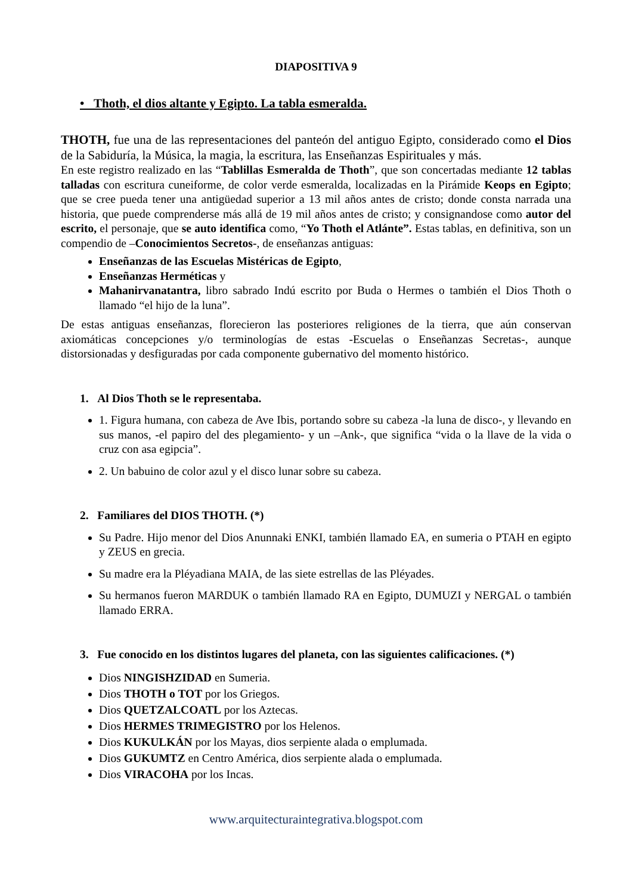DIAPOSITIVA 9
• Thoth, el dios altante y Egipto. La tabla esmeralda.
THOTH, fue una de las representaciones del panteón del antiguo Egipto, considerado como el Dios de la Sabiduría, la Música, la magia, la escritura, las Enseñanzas Espirituales y más.
En este registro realizado en las “Tablillas Esmeralda de Thoth”, que son concertadas mediante 12 tablas talladas con escritura cuneiforme, de color verde esmeralda, localizadas en la Pirámide Keops en Egipto; que se cree pueda tener una antigüedad superior a 13 mil años antes de cristo; donde consta narrada una historia, que puede comprenderse más allá de 19 mil años antes de cristo; y consignandose como autor del escrito, el personaje, que se auto identifica como, “Yo Thoth el Atlánte”. Estas tablas, en definitiva, son un compendio de –Conocimientos Secretos-, de enseñanzas antiguas:
Enseñanzas de las Escuelas Mistéricas de Egipto,
Enseñanzas Herméticas y
Mahanirvanatantra, libro sabrado Indú escrito por Buda o Hermes o también el Dios Thoth o llamado “el hijo de la luna”.
De estas antiguas enseñanzas, florecieron las posteriores religiones de la tierra, que aún conservan axiomáticas concepciones y/o terminologías de estas -Escuelas o Enseñanzas Secretas-, aunque distorsionadas y desfiguradas por cada componente gubernativo del momento histórico.
1. Al Dios Thoth se le representaba.
1. Figura humana, con cabeza de Ave Ibis, portando sobre su cabeza -la luna de disco-, y llevando en sus manos, -el papiro del des plegamiento- y un –Ank-, que significa “vida o la llave de la vida o cruz con asa egipcia”.
2. Un babuino de color azul y el disco lunar sobre su cabeza.
2. Familiares del DIOS THOTH. (*)
Su Padre. Hijo menor del Dios Anunnaki ENKI, también llamado EA, en sumeria o PTAH en egipto y ZEUS en grecia.
Su madre era la Pléyadiana MAIA, de las siete estrellas de las Pléyades.
Su hermanos fueron MARDUK o también llamado RA en Egipto, DUMUZI y NERGAL o también llamado ERRA.
3. Fue conocido en los distintos lugares del planeta, con las siguientes calificaciones. (*)
Dios NINGISHZIDAD en Sumeria.
Dios THOTH o TOT por los Griegos.
Dios QUETZALCOATL por los Aztecas.
Dios HERMES TRIMEGISTRO por los Helenos.
Dios KUKULKÁN por los Mayas, dios serpiente alada o emplumada.
Dios GUKUMTZ en Centro América, dios serpiente alada o emplumada.
Dios VIRACOHA por los Incas.
www.arquitecturaintegrativa.blogspot.com